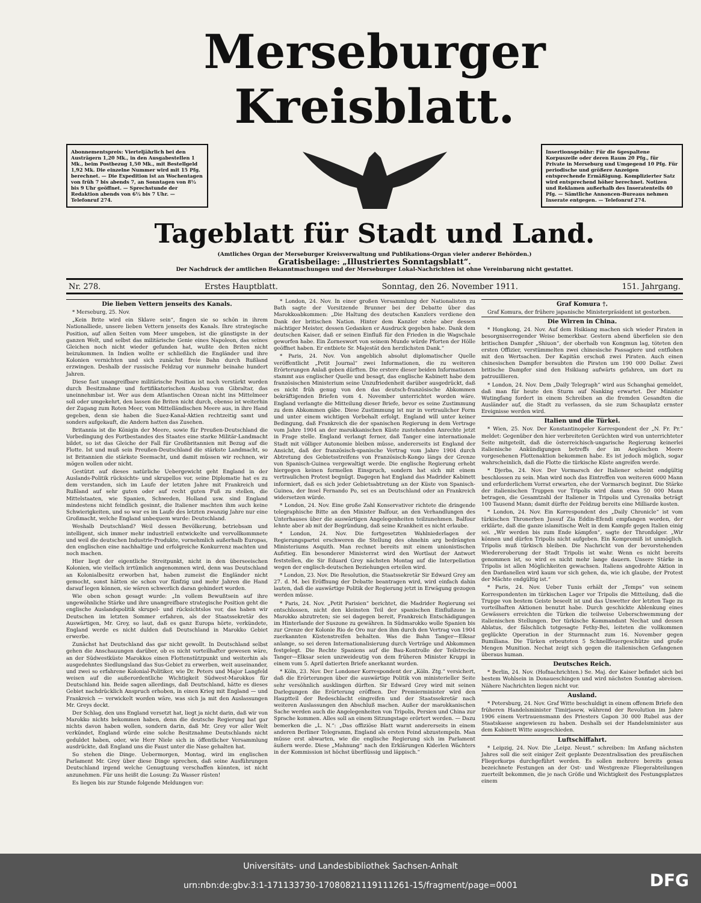Merseburger Kreisblatt.
Abonnementspreis: Vierteljährlich bei den Austrägern 1,20 Mk., in den Ausgabestellen 1 Mk., beim Postbezug 1,50 Mk., mit Bestellgeld 1,92 Mk. Die einzelne Nummer wird mit 15 Pfg. berechnet. — Die Expedition ist an Wochentagen von früh 7 bis abends 7, an Sonntagen von 8½ bis 9 Uhr geöffnet. — Sprechstunde der Redaktion abends von 6½ bis 7 Uhr. — Telefonruf 274.
Insertionsgebühr: Für die 6gespaltene Korpuszeile oder deren Raum 20 Pfg., für Private in Merseburg und Umgegend 10 Pfg. Für periodische und größere Anzeigen entsprechende Ermäßigung. Komplizierter Satz wird entsprechend höher berechnet. Notizen und Reklamen außerhalb des Inseratenteils 40 Pfg. — Sämtliche Annoncen-Bureaus nehmen Inserate entgegen. — Telefonruf 274.
Tageblatt für Stadt und Land.
(Amtliches Organ der Merseburger Kreisverwaltung und Publikations-Organ vieler anderer Behörden.)
Gratisbeilage: „Illustriertes Sonntagsblatt“.
Der Nachdruck der amtlichen Bekanntmachungen und der Merseburger Lokal-Nachrichten ist ohne Vereinbarung nicht gestattet.
Nr. 278. Erstes Hauptblatt. Sonntag, den 26. November 1911. 151. Jahrgang.
Die lieben Vettern jenseits des Kanals.
* Merseburg, 25. Nov.
„Kein Brite wird ein Sklave sein“, fingen sie so schön in ihrem Nationalliede, unsere lieben Vettern jenseits des Kanals. Ihre strategische Position, auf allen Seiten vom Meer umgeben, ist die günstigste in der ganzen Welt, und selbst das militärische Genie eines Napoleon, das seines Gleichen noch nicht wieder gefunden hat, wußte den Briten nicht beizukommen. In Indien wollte er schließlich die Engländer und ihre Kolonien vernichten und sich zunächst freie Bahn durch Rußland erzwingen. Deshalb der russische Feldzug vor nunmehr beinahe hundert Jahren.
Diese fast unangreifbare militärische Position ist noch verstärkt worden durch Besitznahme und fortifikatorischen Ausbau von Gibraltar, das uneinnehmbar ist. Wer aus dem Atlantischen Ozean nicht ins Mittelmeer soll oder umgekehrt, den lassen die Briten nicht durch, ebenso ist weiterhin der Zugang zum Roten Meer, vom Mittelländischen Meere aus, in ihre Hand gegeben, denn sie haben die Suez-Kanal-Aktien rechtzeitig samt und sonders aufgekauft, die Andern hatten das Zusehen.
Britannia ist die Königin der Meere, sowie für Preußen-Deutschland die Vorbedingung des Fortbestandes des Staates eine starke Militär-Landmacht bildet, so ist das Gleiche der Fall für Großbritannien mit Bezug auf die Flotte. Ist und muß sein Preußen-Deutschland die stärkste Landmacht, so ist Britannien die stärkste Seemacht, und damit müssen wir rechnen, wir mögen wollen oder nicht.
Gestützt auf dieses natürliche Uebergewicht geht England in der Auslands-Politik rücksichts- und skrupellos vor, seine Diplomatie hat es zu dem verstanden, sich im Laufe der letzten Jahre mit Frankreich und Rußland auf sehr guten oder auf recht guten Fuß zu stellen, die Mittelstaaten, wie Spanien, Schweden, Holland usw. sind England mindestens nicht feindlich gesinnt, die Italiener machten ihm auch keine Schwierigkeiten, und so war es im Laufe des letzten zwanzig Jahre nur eine Großmacht, welche England unbequem wurde: Deutschland.
Weshalb Deutschland? Weil dessen Bevölkerung, betriebsam und intelligent, sich immer mehr industriell entwickelte und vervollkommnete und weil die deutschen Industrie-Produkte, vornehmlich außerhalb Europas, den englischen eine nachhaltige und erfolgreiche Konkurrenz machten und noch machen.
Hier liegt der eigentliche Streitpunkt, nicht in den überseeischen Kolonien, wie vielfach irrtümlich angenommen wird, denn was Deutschland an Kolonialbesitz erworben hat, haben zumeist die Engländer nicht gemocht, sonst hätten sie schon vor fünfzig und mehr Jahren die Hand darauf legen können, sie wären schwerlich daran gehindert worden.
Wie oben schon gesagt wurde: „In vollem Bewußtsein auf ihre ungewöhnliche Stärke und ihre unangreifbare strategische Position geht die englische Auslandspolitik skrupel- und rücksichtslos vor, das haben wir Deutschen im letzten Sommer erfahren, als der Staatssekretär des Auswärtigen, Mr. Grey, so laut, daß es ganz Europa hörte, verkündete, England werde es nicht dulden daß Deutschland in Marokko Gebiet erwerbe.
Zunächst hat Deutschland das gar nicht gewollt. In Deutschland selbst gehen die Anschauungen darüber, ob es nicht vorteilhafter gewesen wäre, an der Südwestküste Marokkos einen Flottenstützpunkt und weiterhin als ausgedehntes Siedlungsland das Sus-Gebiet zu erwerben, weit auseinander, und zwei so erfahrene Kolonial-Politiker, wie Dr. Peters und Major Langfeld weisen auf die außerordentliche Wichtigkeit Südwest-Marokkos für Deutschland hin. Beide sagen allerdings, daß Deutschland, hätte es dieses Gebiet nachdrücklich Anspruch erhoben, in einen Krieg mit England — und Frankreich — verwickelt worden wäre, was sich ja mit den Auslassungen Mr. Greys deckt.
Der Schlag, den uns England versetzt hat, liegt ja nicht darin, daß wir von Marokko nichts bekommen haben, denn die deutsche Regierung hat gar nichts davon haben wollen, sondern darin, daß Mr. Grey vor aller Welt verkündet, England würde eine solche Besitznahme Deutschlands nicht geduldet haben, oder, wie Herr Niele sich in öffentlicher Versammlung ausdrückte, daß England uns die Faust unter die Nase gehalten hat.
So stehen die Dinge. Uebermorgen, Montag, wird im englischen Parlament Mr. Grey über diese Dinge sprechen, daß seine Ausführungen Deutschland irgend welche Genugtuung verschaffen könnten, ist nicht anzunehmen. Für uns heißt die Losung: Zu Wasser rüsten!
Es liegen bis zur Stunde folgende Meldungen vor:
* London, 24. Nov. In einer großen Versammlung der Nationalisten zu Bath sagte der Vorsitzende Brunner bei der Debatte über das Marokkoabkommen: „Die Haltung des deutschen Kanzlers verdiene den Dank der britischen Nation. Hinter dem Kanzler stehe aber dessen mächtiger Meister, dessen Gedanken er Ausdruck gegeben habe. Dank dem deutschen Kaiser, daß er seinen Einfluß für den Frieden in die Wagschale geworfen habe. Ein Zorneswort von seinem Munde würde Pforten der Hölle geöffnet haben. Er entbiete Sr. Majestät den herzlichsten Dank.“
* Paris, 24. Nov. Von angeblich absolut diplomatischer Quelle veröffentlicht „Petit Journal“ zwei Informationen, die zu weiteren Erörterungen Anlaß geben dürften. Die erstere dieser beiden Informationen stammt aus englischer Quelle und besagt, das englische Kabinett habe dem französischen Ministerium seine Unzufriedenheit darüber ausgedrückt, daß es nicht früh genug von den das deutsch-französische Abkommen bekräftigenden Briefen vom 4. November unterrichtet worden wäre. England verlangte die Mitteilung dieser Briefe, bevor es seine Zustimmung zu dem Abkommen gäbe. Diese Zustimmung ist nur in vertraulicher Form und unter einem wichtigen Vorbehalt erfolgt. England will unter keiner Bedingung, daß Frankreich die der spanischen Regierung in dem Vertrage vom Jahre 1904 an der marokkanischen Küste zustehenden Anrechte jetzt in Frage stelle. England verlangt ferner, daß Tanger eine internationale Stadt mit völliger Autonomie bleiben müsse, andererseits ist England der Ansicht, daß der französisch-spanische Vertrag vom Jahre 1904 durch Abtretung des Gebietsstreifens von Französisch-Kongo längs der Grenze von Spanisch-Guinea vergewaltigt werde. Die englische Regierung erhebt hiergegen keinen formellen Einspruch, sondern hat sich mit einem vertraulichen Protest begnügt. Dagegen hat England das Madrider Kabinett informiert, daß es sich jeder Gebietsabtretung an der Küste von Spanisch-Guinea, der Insel Fernando Po, sei es an Deutschland oder an Frankreich widersetzen würde.
* London, 24. Nov. Eine große Zahl Konservativer richtete die dringende telegraphische Bitte an den Minister Balfour, an den Verhandlungen des Unterhauses über die auswärtigen Angelegenheiten teilzunehmen. Balfour lehnte aber ab mit der Begründung, daß seine Krankheit es nicht erlaube.
* London, 24. Nov. Die fortgesetzten Wahlniederlagen der Regierungspartei erschweren die Stellung des ohnehin arg bedrängten Ministeriums Asquith. Man rechnet bereits mit einem unionistischen Aufstieg. Ein besonderer Ministerrat wird den Wortlaut der Antwort feststellen, die Sir Eduard Grey nächsten Montag auf die Interpellation wegen der englisch-deutschen Beziehungen erteilen wird.
* London, 23. Nov. Die Resolution, die Staatssekretär Sir Edward Grey am 27. d. M. bei Eröffnung der Debatte beantragen wird, wird einfach dahin lauten, daß die auswärtige Politik der Regierung jetzt in Erwägung gezogen werden müsse.
* Paris, 24. Nov. „Petit Parisien“ berichtet, die Madrider Regierung sei entschlossen, nicht den kleinsten Teil der spanischen Einflußzone in Marokko abzutreten; sie sei dagegen bereit, Frankreich Entschädigungen im Hinterlande der Suszone zu gewähren. In Südmarokko wolle Spanien bis zur Grenze der Kolonie Rio de Oro nur den ihm durch den Vertrag von 1904 zuerkannten Küstenstreifen behalten. Was die Bahn Tanger—Elksar anlange, so sei deren Internationalisierung durch Verträge und Abkommen festgelegt. Die Rechte Spaniens auf die Bau-Kontrolle der Teilstrecke Tanger—Elksar seien unzweideutig von dem früheren Minister Kruppi in einem vom 5. April datierten Briefe anerkannt worden.
* Köln, 23. Nov. Der Londoner Korrespondent der „Köln. Ztg.“ versichert, daß die Erörterungen über die auswärtige Politik von ministerieller Seite sehr versöhnlich ausklingen dürften. Sir Edward Grey wird mit seinen Darlegungen die Erörterung eröffnen. Der Premierminister wird den Hauptteil der Redeschlacht eingreifen und der Staatssekretär nach weiteren Auslassungen den Abschluß machen. Außer der marokkanischen Sache werden auch die Angelegenheiten von Tripolis, Persien und China zur Sprache kommen. Alles soll an einem Sitzungstage erörtert werden. — Dazu bemerken die „L. N.“: „Das offiziöse Blatt warnt andererseits in einem anderen Berliner Telegramm, England als ersten Feind abzustempeln. Man müsse erst abwarten, wie die englische Regierung sich im Parlament äußern werde. Diese „Mahnung“ nach den Erklärungen Kiderlen Wächters in der Kommission ist höchst überflüssig und läppisch.“
Graf Komura †.
Graf Komura, der frühere japanische Ministerpräsident ist gestorben.
Die Wirren in China.
* Hongkong, 24. Nov. Auf dem Hsikiang machen sich wieder Piraten in besorgniserregender Weise bemerkbar. Gestern abend überfielen sie den britischen Dampfer „Shiuon“, der oberhalb von Kongmun lag, töteten den ersten Offizier, verstümmelten zwei chinesische Passagiere und entflohen mit den Wertsachen. Der Kapitän erschoß zwei Piraten. Auch einen chinesischen Dampfer beraubten die Piraten um 190 000 Dollar. Zwei britische Dampfer sind den Hsikiang aufwärts gefahren, um dort zu patrouillieren.
* London, 24. Nov. Dem „Daily Telegraph“ wird aus Schanghai gemeldet, daß man für heute den Sturm auf Nanking erwartet. Der Minister Wutingfang fordert in einem Schreiben an die fremden Gesandten die Ausländer auf, die Stadt zu verlassen, da sie zum Schauplatz ernster Ereignisse werden wird.
Italien und die Türkei.
* Wien, 25. Nov. Der Konstantinopeler Korrespondent der „N. Fr. Pr.“ meldet: Gegenüber den hier verbreiteten Gerüchten wird von unterrichteter Seite mitgeteilt, daß die österreichisch-ungarische Regierung keinerlei italienische Ankündigungen betreffs der im Aegäischen Meere vorgesehenen Flottenaktion bekommen habe. Es ist jedoch möglich, sogar wahrscheinlich, daß die Flotte die türkische Küste angreifen werde.
* Djerba, 24. Nov. Der Vormarsch der Italiener scheint endgültig beschlossen zu sein. Man wird noch das Eintreffen von weiteren 6000 Mann und erforderlichem Vorrat erwarten, ehe der Vormarsch beginnt. Die Stärke der italienischen Truppen vor Tripolis wird dann etwa 50 000 Mann betragen, die Gesamtzahl der Italiener in Tripolis und Cyrenaika beträgt 100 Tausend Mann; damit dürfte der Feldzug bereits eine Milliarde kosten.
* London, 24. Nov. Ein Korrespondent des „Daily Chronicle“ ist vom türkischen Thronerben Jussuf Zia Eddin-Efendi empfangen worden, der erklärte, daß die ganze islamitische Welt in dem Kampfe gegen Italien einig sei. „Wir werden bis zum Ende kämpfen“, sagte der Thronfolger. „Wir können und dürfen Tripolis nicht aufgeben. Ein Kompromiß ist unmöglich. Tripolis muß türkisch bleiben. Die Nachricht von der bevorstehenden Wiedereroberung der Stadt Tripolis ist wahr. Wenn es nicht bereits genommen ist, so wird es nicht mehr lange dauern. Unsere Stärke in Tripolis ist allen Möglichkeiten gewachsen. Italiens angedrohte Aktion in den Dardanellen wird kaum vor sich gehen, da, wie ich glaube, der Protest der Mächte endgültig ist.“
* Paris, 24. Nov. Ueber Tunis erhält der „Temps“ von seinem Korrespondenten im türkischen Lager vor Tripolis die Mitteilung, daß die Truppe von bestem Geiste beseelt ist und das Unwetter der letzten Tage zu vorteilhaften Aktionen benutzt habe. Durch geschickte Ablenkung eines Gewässers erreichten die Türken die teilweise Ueberschwemmung der italienischen Stellungen. Der türkische Kommandant Nechat und dessen Ablatus, der fälschlich totgesagte Fethy-Bei, leiteten die vollkommen geglückte Operation in der Sturmnacht zum 16. November gegen Bumiliana. Die Türken erbeuteten 5 Schnellfeuergeschütze und große Mengen Munition. Nechat zeigt sich gegen die italienischen Gefangenen überaus human.
Deutsches Reich.
* Berlin, 24. Nov. (Hofnachrichten.) Se. Maj. der Kaiser befindet sich bei bestem Wohlsein in Donaueschingen und wird nächsten Sonntag abreisen. Nähere Nachrichten liegen nicht vor.
Ausland.
* Petersburg, 24. Nov. Graf Witte beschuldigt in einem offenem Briefe den früheren Handelsminister Timirjasew, während der Revolution im Jahre 1906 einem Vertrauensmann des Priesters Gapon 30 000 Rubel aus der Staatskasse angewiesen zu haben. Deshalb sei der Handelsminister aus dem Kabinett Witte ausgeschieden.
Luftschiffahrt.
* Leipzig, 24. Nov. Die „Leipz. Neust.“ schreiben: Im Anfang nächsten Jahres soll die seit einiger Zeit geplante Dezentralisation des preußischen Fliegerkorps durchgeführt werden. Es sollen mehrere bereits genau bezeichnete Festungen an der Ost- und Westgrenze Fliegerabteilungen zuerteilt bekommen, die je nach Größe und Wichtigkeit des Festungsplatzes einem
Universitäts- und Landesbibliothek Sachsen-Anhalt
urn:nbn:de:gbv:3:1-171133730-17080821119111261-15/fragment/page=0001
DFG